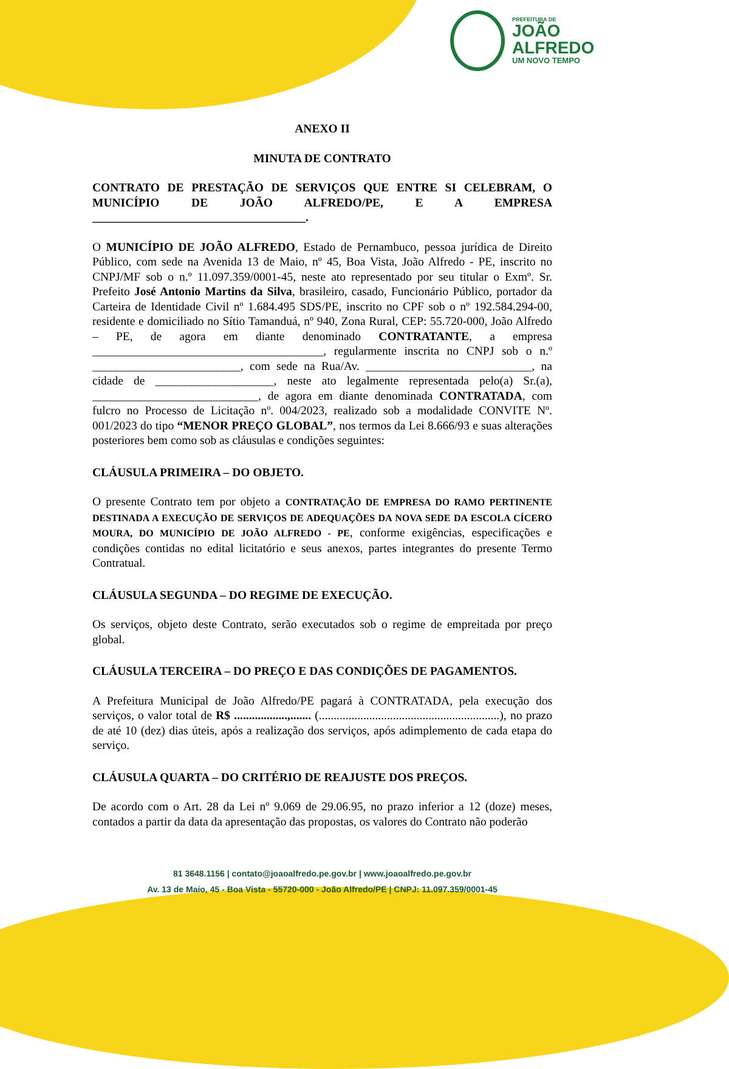PREFEITURA DE
JOÃO
ALFREDO
UM NOVO TEMPO
ANEXO II
MINUTA DE CONTRATO
CONTRATO DE PRESTAÇÃO DE SERVIÇOS QUE ENTRE SI CELEBRAM, O MUNICÍPIO DE JOÃO ALFREDO/PE, E A EMPRESA ____________________________________.
O MUNICÍPIO DE JOÃO ALFREDO, Estado de Pernambuco, pessoa jurídica de Direito Público, com sede na Avenida 13 de Maio, nº 45, Boa Vista, João Alfredo - PE, inscrito no CNPJ/MF sob o n.º 11.097.359/0001-45, neste ato representado por seu titular o Exmº. Sr. Prefeito José Antonio Martins da Silva, brasileiro, casado, Funcionário Público, portador da Carteira de Identidade Civil nº 1.684.495 SDS/PE, inscrito no CPF sob o nº 192.584.294-00, residente e domiciliado no Sítio Tamanduá, nº 940, Zona Rural, CEP: 55.720-000, João Alfredo – PE, de agora em diante denominado CONTRATANTE, a empresa _______________________________________, regularmente inscrita no CNPJ sob o n.º _________________________, com sede na Rua/Av. ____________________________, na cidade de ____________________, neste ato legalmente representada pelo(a) Sr.(a), ____________________________, de agora em diante denominada CONTRATADA, com fulcro no Processo de Licitação nº. 004/2023, realizado sob a modalidade CONVITE Nº. 001/2023 do tipo “MENOR PREÇO GLOBAL”, nos termos da Lei 8.666/93 e suas alterações posteriores bem como sob as cláusulas e condições seguintes:
CLÁUSULA PRIMEIRA – DO OBJETO.
O presente Contrato tem por objeto a CONTRATAÇÃO DE EMPRESA DO RAMO PERTINENTE DESTINADA A EXECUÇÃO DE SERVIÇOS DE ADEQUAÇÕES DA NOVA SEDE DA ESCOLA CÍCERO MOURA, DO MUNICÍPIO DE JOÃO ALFREDO - PE, conforme exigências, especificações e condições contidas no edital licitatório e seus anexos, partes integrantes do presente Termo Contratual.
CLÁUSULA SEGUNDA – DO REGIME DE EXECUÇÃO.
Os serviços, objeto deste Contrato, serão executados sob o regime de empreitada por preço global.
CLÁUSULA TERCEIRA – DO PREÇO E DAS CONDIÇÕES DE PAGAMENTOS.
A Prefeitura Municipal de João Alfredo/PE pagará à CONTRATADA, pela execução dos serviços, o valor total de R$ ..................,....... (.............................................................), no prazo de até 10 (dez) dias úteis, após a realização dos serviços, após adimplemento de cada etapa do serviço.
CLÁUSULA QUARTA – DO CRITÉRIO DE REAJUSTE DOS PREÇOS.
De acordo com o Art. 28 da Lei nº 9.069 de 29.06.95, no prazo inferior a 12 (doze) meses, contados a partir da data da apresentação das propostas, os valores do Contrato não poderão
81 3648.1156 | contato@joaoalfredo.pe.gov.br | www.joaoalfredo.pe.gov.br
Av. 13 de Maio, 45 - Boa Vista - 55720-000 - João Alfredo/PE | CNPJ: 11.097.359/0001-45